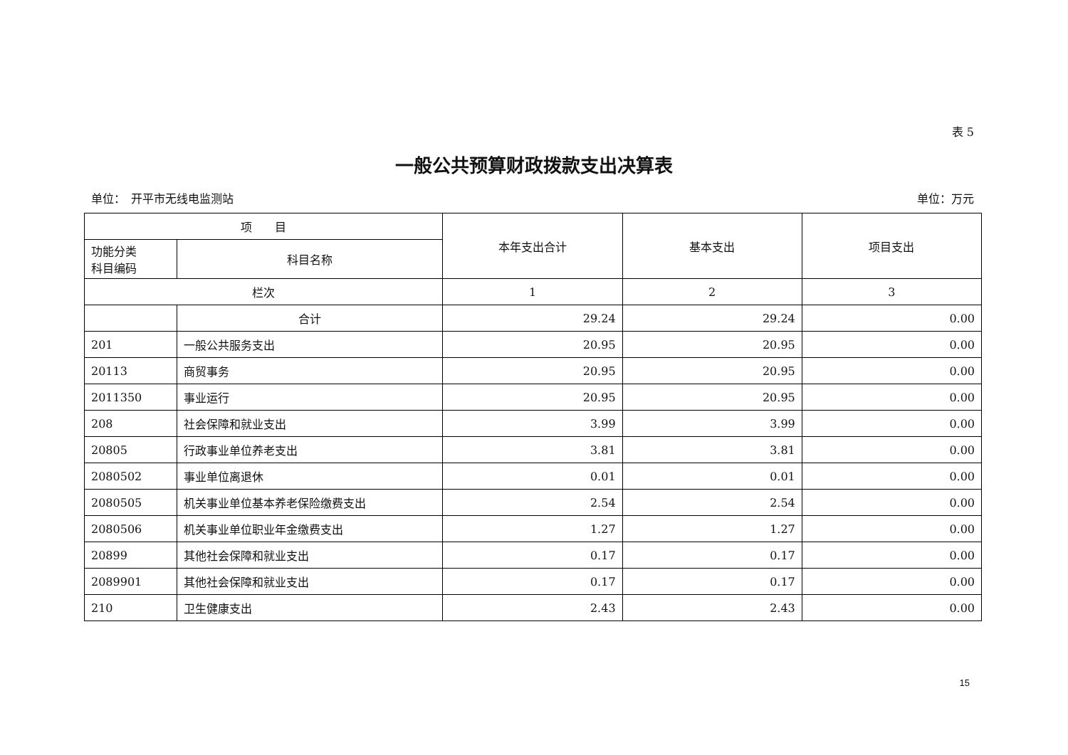表 5
一般公共预算财政拨款支出决算表
单位：　开平市无线电监测站 单位：万元
| 项 目 | | 本年支出合计 | 基本支出 | 项目支出 |
| --- | --- | --- | --- | --- |
| 功能分类 科目编码 | 科目名称 | | | |
| 栏次 | | 1 | 2 | 3 |
| | 合计 | 29.24 | 29.24 | 0.00 |
| 201 | 一般公共服务支出 | 20.95 | 20.95 | 0.00 |
| 20113 | 商贸事务 | 20.95 | 20.95 | 0.00 |
| 2011350 | 事业运行 | 20.95 | 20.95 | 0.00 |
| 208 | 社会保障和就业支出 | 3.99 | 3.99 | 0.00 |
| 20805 | 行政事业单位养老支出 | 3.81 | 3.81 | 0.00 |
| 2080502 | 事业单位离退休 | 0.01 | 0.01 | 0.00 |
| 2080505 | 机关事业单位基本养老保险缴费支出 | 2.54 | 2.54 | 0.00 |
| 2080506 | 机关事业单位职业年金缴费支出 | 1.27 | 1.27 | 0.00 |
| 20899 | 其他社会保障和就业支出 | 0.17 | 0.17 | 0.00 |
| 2089901 | 其他社会保障和就业支出 | 0.17 | 0.17 | 0.00 |
| 210 | 卫生健康支出 | 2.43 | 2.43 | 0.00 |
15